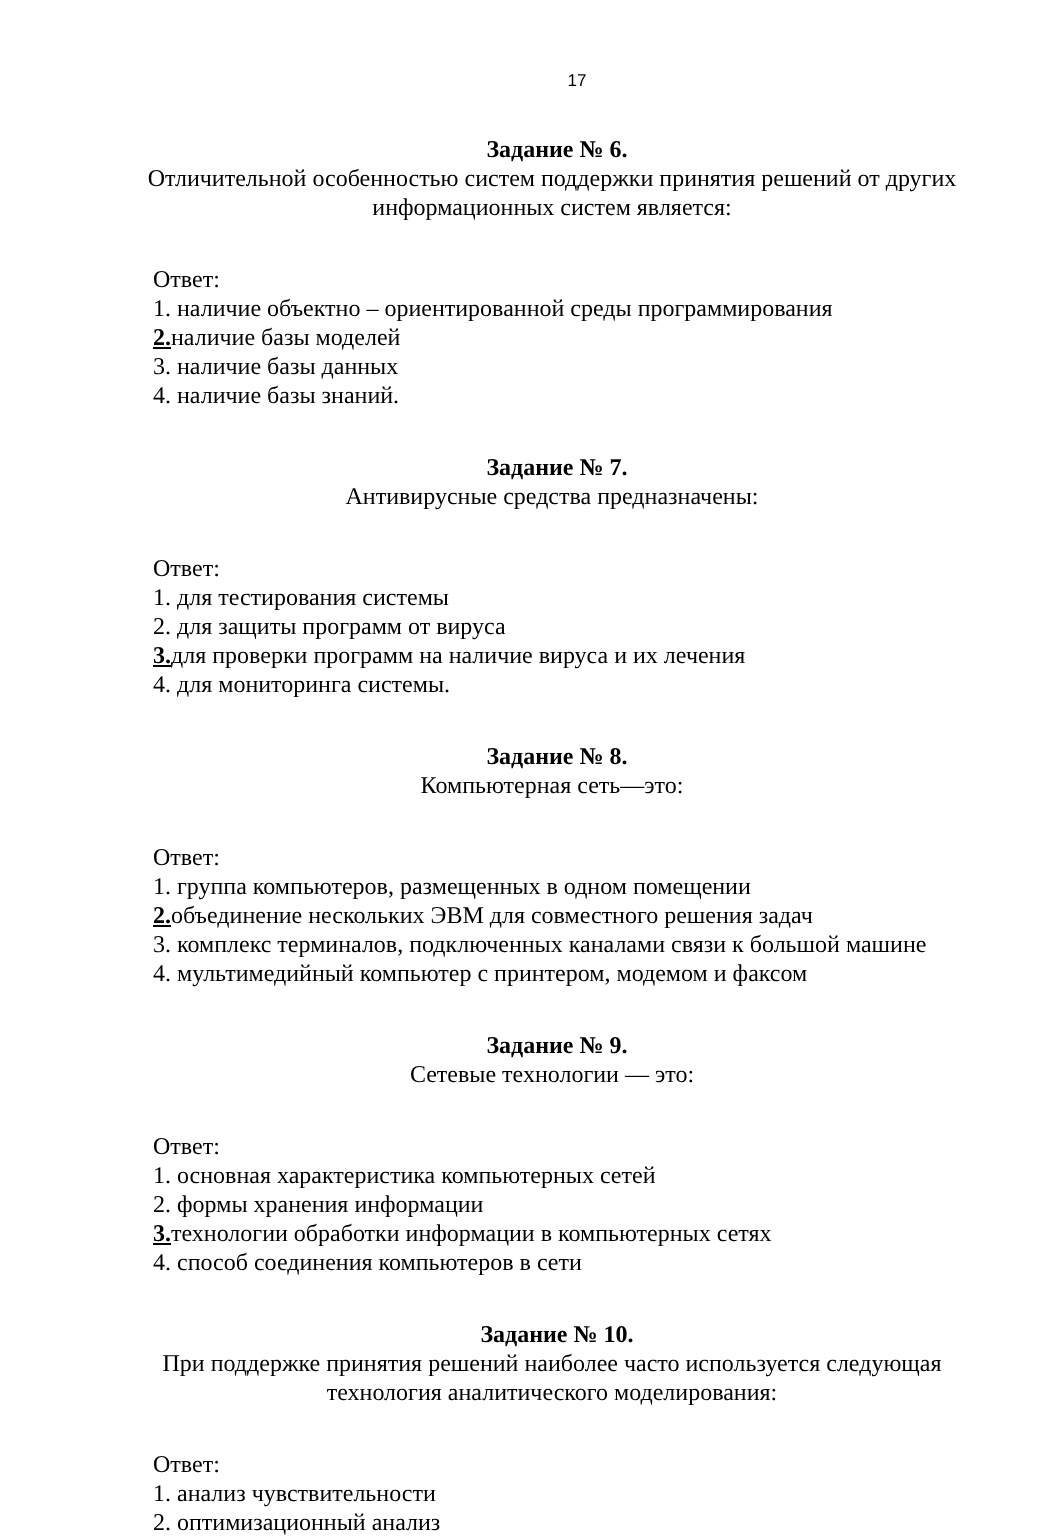17
Задание № 6.
Отличительной особенностью систем поддержки принятия решений от других информационных систем является:
Ответ:
1. наличие объектно – ориентированной среды программирования
2. наличие базы моделей
3. наличие базы данных
4. наличие базы знаний.
Задание № 7.
Антивирусные средства предназначены:
Ответ:
1. для тестирования системы
2. для защиты программ от вируса
3. для проверки программ на наличие вируса и их лечения
4. для мониторинга системы.
Задание № 8.
Компьютерная сеть—это:
Ответ:
1. группа компьютеров, размещенных в одном помещении
2. объединение нескольких ЭВМ для совместного решения задач
3. комплекс терминалов, подключенных каналами связи к большой машине
4. мультимедийный компьютер с принтером, модемом и факсом
Задание № 9.
Сетевые технологии — это:
Ответ:
1. основная характеристика компьютерных сетей
2. формы хранения информации
3. технологии обработки информации в компьютерных сетях
4. способ соединения компьютеров в сети
Задание № 10.
При поддержке принятия решений наиболее часто используется следующая технология аналитического моделирования:
Ответ:
1. анализ чувствительности
2. оптимизационный анализ